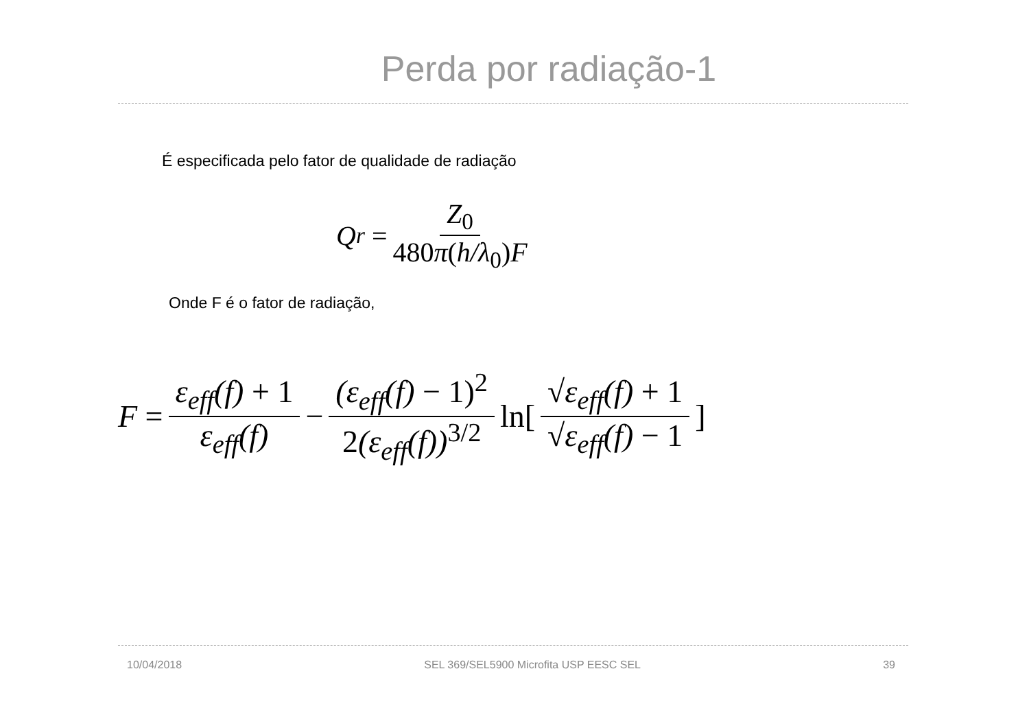Perda por radiação-1
É especificada pelo fator de qualidade de radiação
Q<sub>r</sub> = Z<sub>0</sub> 480π(h/λ<sub>0</sub>) F
Onde F é o fator de radiação,
F = ε<sub>eff</sub>(f) + 1 ε<sub>eff</sub>(f) − (ε<sub>eff</sub>(f) − 1)<sup>2</sup> 2(ε<sub>eff</sub>(f))<sup>3/2</sup> ln[√ε<sub>eff</sub>(f) + 1 √ε<sub>eff</sub>(f) − 1]
10/04/2018 SEL 369/SEL5900 Microfita USP EESC SEL 39